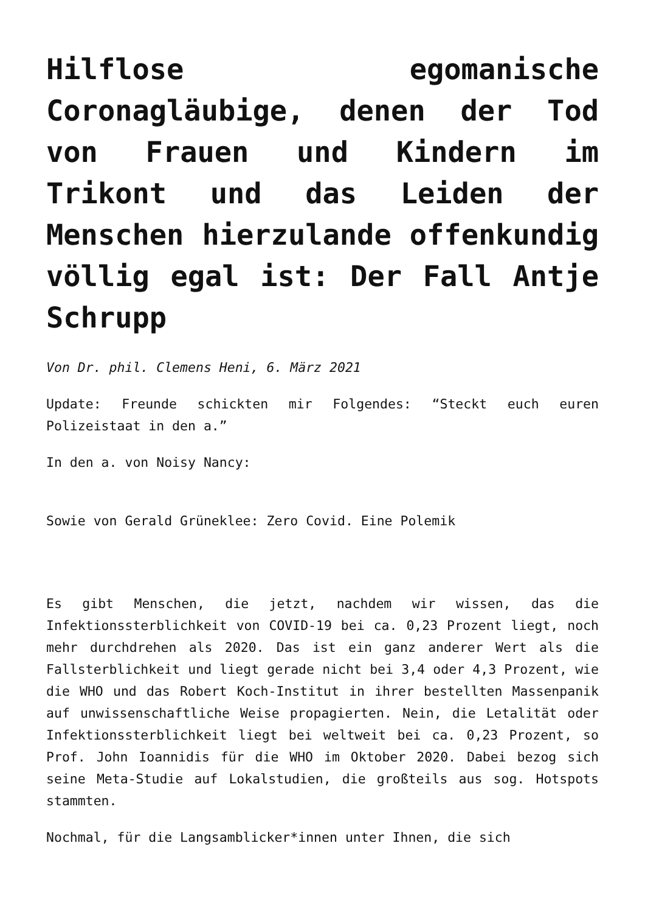Hilflose egomanische Coronagläubige, denen der Tod von Frauen und Kindern im Trikont und das Leiden der Menschen hierzulande offenkundig völlig egal ist: Der Fall Antje Schrupp
Von Dr. phil. Clemens Heni, 6. März 2021
Update: Freunde schickten mir Folgendes: “Steckt euch euren Polizeistaat in den a.”
In den a. von Noisy Nancy:
Sowie von Gerald Grüneklee: Zero Covid. Eine Polemik
Es gibt Menschen, die jetzt, nachdem wir wissen, das die Infektionssterblichkeit von COVID-19 bei ca. 0,23 Prozent liegt, noch mehr durchdrehen als 2020. Das ist ein ganz anderer Wert als die Fallsterblichkeit und liegt gerade nicht bei 3,4 oder 4,3 Prozent, wie die WHO und das Robert Koch-Institut in ihrer bestellten Massenpanik auf unwissenschaftliche Weise propagierten. Nein, die Letalität oder Infektionssterblichkeit liegt bei weltweit bei ca. 0,23 Prozent, so Prof. John Ioannidis für die WHO im Oktober 2020. Dabei bezog sich seine Meta-Studie auf Lokalstudien, die großteils aus sog. Hotspots stammten.
Nochmal, für die Langsamblicker*innen unter Ihnen, die sich